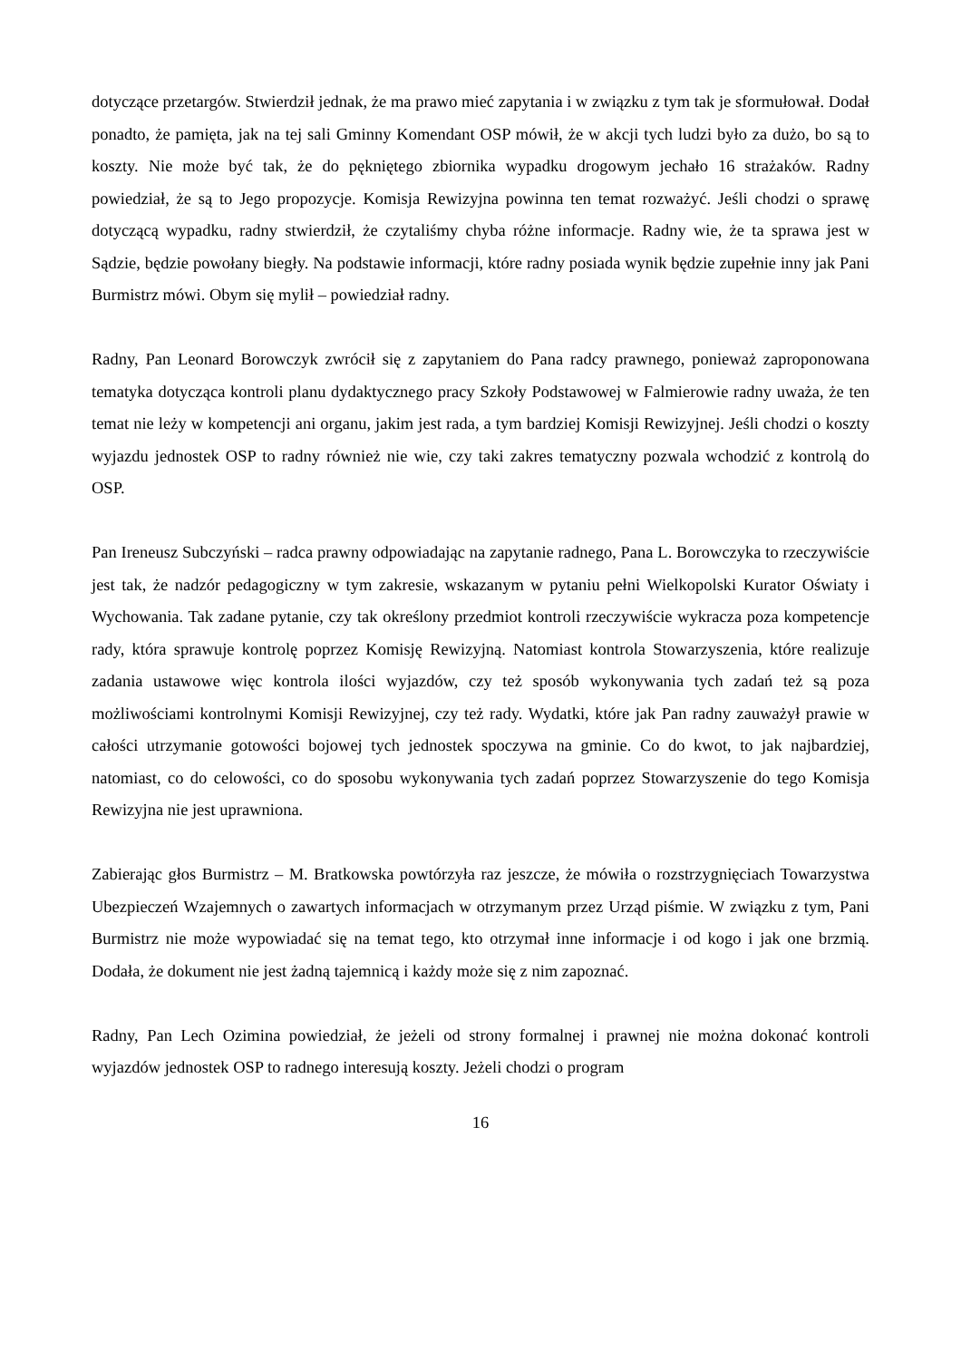dotyczące przetargów. Stwierdził jednak, że ma prawo mieć zapytania i w związku z tym tak je sformułował. Dodał ponadto, że pamięta, jak na tej sali Gminny Komendant OSP mówił, że w akcji tych ludzi było za dużo, bo są to koszty. Nie może być tak, że do pękniętego zbiornika wypadku drogowym jechało 16 strażaków. Radny powiedział, że są to Jego propozycje. Komisja Rewizyjna powinna ten temat rozważyć. Jeśli chodzi o sprawę dotyczącą wypadku, radny stwierdził, że czytaliśmy chyba różne informacje. Radny wie, że ta sprawa jest w Sądzie, będzie powołany biegły. Na podstawie informacji, które radny posiada wynik będzie zupełnie inny jak Pani Burmistrz mówi. Obym się mylił – powiedział radny.
Radny, Pan Leonard Borowczyk zwrócił się z zapytaniem do Pana radcy prawnego, ponieważ zaproponowana tematyka dotycząca kontroli planu dydaktycznego pracy Szkoły Podstawowej w Falmierowie radny uważa, że ten temat nie leży w kompetencji ani organu, jakim jest rada, a tym bardziej Komisji Rewizyjnej. Jeśli chodzi o koszty wyjazdu jednostek OSP to radny również nie wie, czy taki zakres tematyczny pozwala wchodzić z kontrolą do OSP.
Pan Ireneusz Subczyński – radca prawny odpowiadając na zapytanie radnego, Pana L. Borowczyka to rzeczywiście jest tak, że nadzór pedagogiczny w tym zakresie, wskazanym w pytaniu pełni Wielkopolski Kurator Oświaty i Wychowania. Tak zadane pytanie, czy tak określony przedmiot kontroli rzeczywiście wykracza poza kompetencje rady, która sprawuje kontrolę poprzez Komisję Rewizyjną. Natomiast kontrola Stowarzyszenia, które realizuje zadania ustawowe więc kontrola ilości wyjazdów, czy też sposób wykonywania tych zadań też są poza możliwościami kontrolnymi Komisji Rewizyjnej, czy też rady. Wydatki, które jak Pan radny zauważył prawie w całości utrzymanie gotowości bojowej tych jednostek spoczywa na gminie. Co do kwot, to jak najbardziej, natomiast, co do celowości, co do sposobu wykonywania tych zadań poprzez Stowarzyszenie do tego Komisja Rewizyjna nie jest uprawniona.
Zabierając głos Burmistrz – M. Bratkowska powtórzyła raz jeszcze, że mówiła o rozstrzygnięciach Towarzystwa Ubezpieczeń Wzajemnych o zawartych informacjach w otrzymanym przez Urząd piśmie. W związku z tym, Pani Burmistrz nie może wypowiadać się na temat tego, kto otrzymał inne informacje i od kogo i jak one brzmią. Dodała, że dokument nie jest żadną tajemnicą i każdy może się z nim zapoznać.
Radny, Pan Lech Ozimina powiedział, że jeżeli od strony formalnej i prawnej nie można dokonać kontroli wyjazdów jednostek OSP to radnego interesują koszty. Jeżeli chodzi o program
16